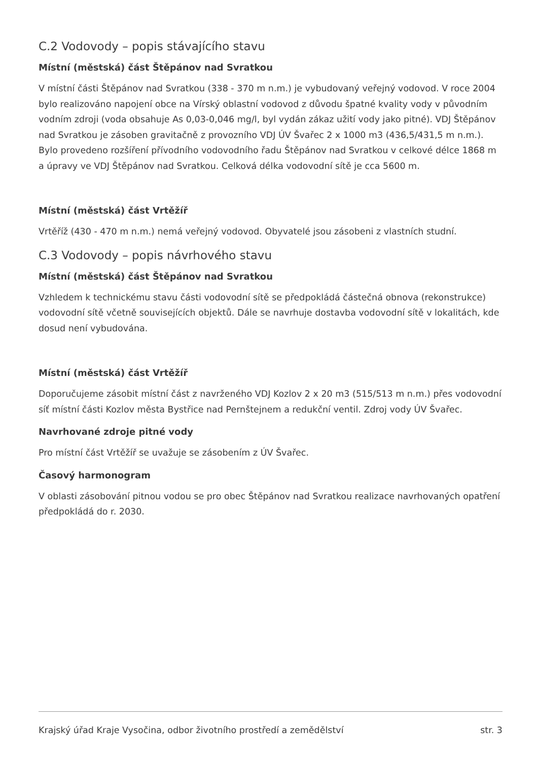C.2 Vodovody – popis stávajícího stavu
Místní (městská) část Štěpánov nad Svratkou
V místní části Štěpánov nad Svratkou (338 - 370 m n.m.) je vybudovaný veřejný vodovod. V roce 2004 bylo realizováno napojení obce na Vírský oblastní vodovod z důvodu špatné kvality vody v původním vodním zdroji (voda obsahuje As 0,03-0,046 mg/l, byl vydán zákaz užití vody jako pitné). VDJ Štěpánov nad Svratkou je zásoben gravitačně z provozního VDJ ÚV Švařec 2 x 1000 m3 (436,5/431,5 m n.m.). Bylo provedeno rozšíření přívodního vodovodního řadu Štěpánov nad Svratkou v celkové délce 1868 m a úpravy ve VDJ Štěpánov nad Svratkou. Celková délka vodovodní sítě je cca 5600 m.
Místní (městská) část Vrtěžíř
Vrtěříž (430 - 470 m n.m.) nemá veřejný vodovod. Obyvatelé jsou zásobeni z vlastních studní.
C.3 Vodovody – popis návrhového stavu
Místní (městská) část Štěpánov nad Svratkou
Vzhledem k technickému stavu části vodovodní sítě se předpokládá částečná obnova (rekonstrukce) vodovodní sítě včetně souvisejících objektů. Dále se navrhuje dostavba vodovodní sítě v lokalitách, kde dosud není vybudována.
Místní (městská) část Vrtěžíř
Doporučujeme zásobit místní část z navrženého VDJ Kozlov 2 x 20 m3 (515/513 m n.m.) přes vodovodní síť místní části Kozlov města Bystřice nad Pernštejnem a redukční ventil. Zdroj vody ÚV Švařec.
Navrhované zdroje pitné vody
Pro místní část Vrtěžíř se uvažuje se zásobením z ÚV Švařec.
Časový harmonogram
V oblasti zásobování pitnou vodou se pro obec Štěpánov nad Svratkou realizace navrhovaných opatření předpokládá do r. 2030.
Krajský úřad Kraje Vysočina, odbor životního prostředí a zemědělství str. 3